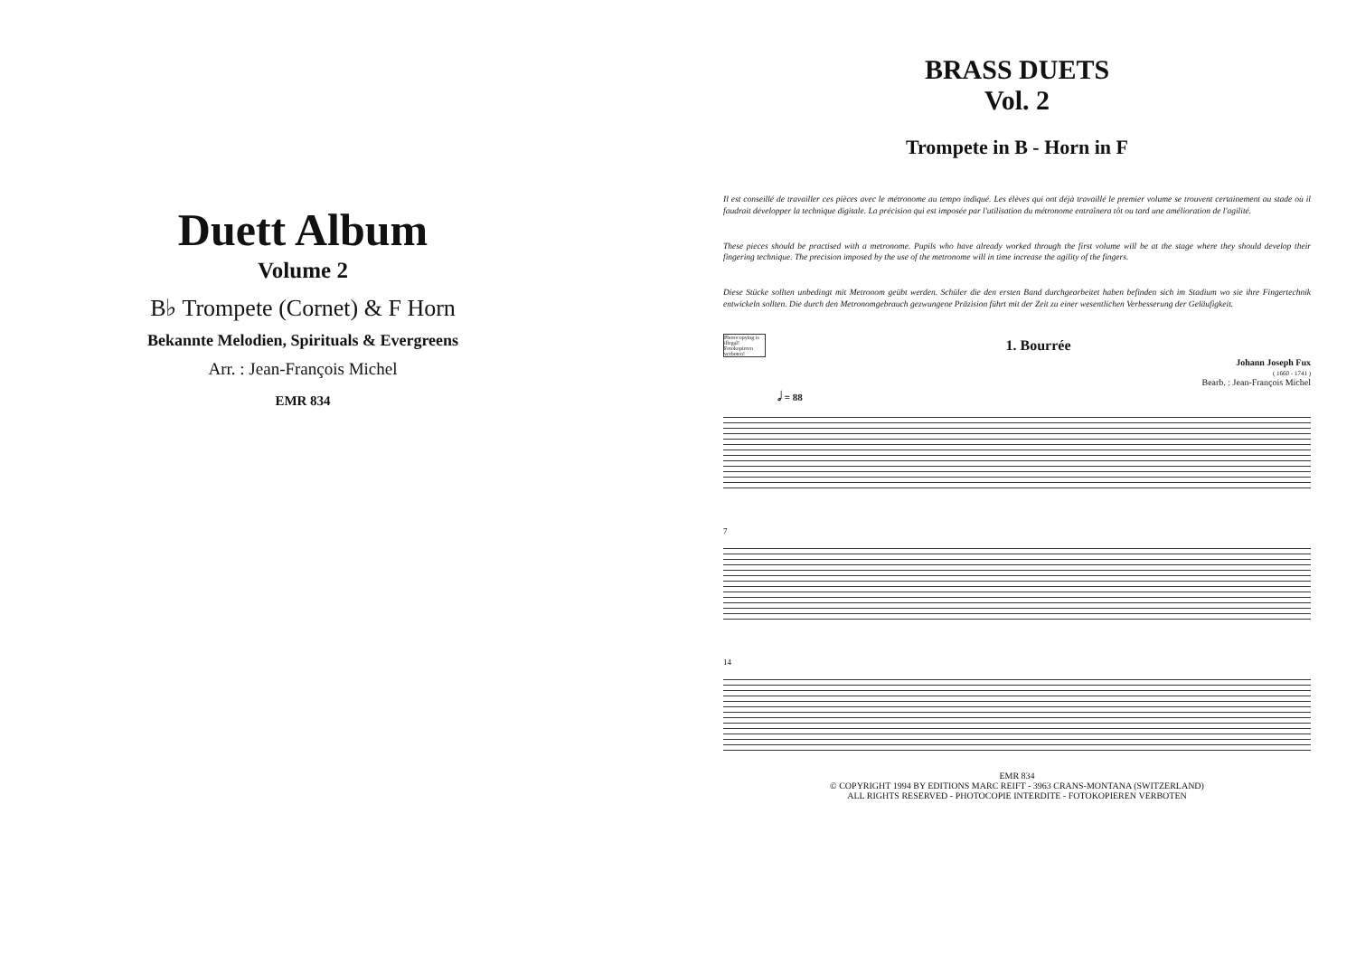Duett Album
Volume 2
B♭ Trompete (Cornet) & F Horn
Bekannte Melodien, Spirituals & Evergreens
Arr. : Jean-François Michel
EMR 834
BRASS DUETS
Vol. 2
Trompete in B - Horn in F
Il est conseillé de travailler ces pièces avec le métronome au tempo indiqué. Les élèves qui ont déjà travaillé le premier volume se trouvent certainement au stade où il faudrait développer la technique digitale. La précision qui est imposée par l'utilisation du métronome entraînera tôt ou tard une amélioration de l'agilité.
These pieces should be practised with a metronome. Pupils who have already worked through the first volume will be at the stage where they should develop their fingering technique. The precision imposed by the use of the metronome will in time increase the agility of the fingers.
Diese Stücke sollten unbedingt mit Metronom geübt werden. Schüler die den ersten Band durchgearbeitet haben befinden sich im Stadium wo sie ihre Fingertechnik entwickeln sollten. Die durch den Metronomgebrauch gezwungene Präzision führt mit der Zeit zu einer wesentlichen Verbesserung der Geläufigkeit.
Photocopying is illegal! Fotokopieren verboten!
1. Bourrée
Johann Joseph Fux
( 1660 - 1741 )
Bearb. : Jean-François Michel
𝅗𝅥 = 88
7
14
EMR 834
© COPYRIGHT 1994 BY EDITIONS MARC REIFT - 3963 CRANS-MONTANA (SWITZERLAND)
ALL RIGHTS RESERVED - PHOTOCOPIE INTERDITE - FOTOKOPIEREN VERBOTEN